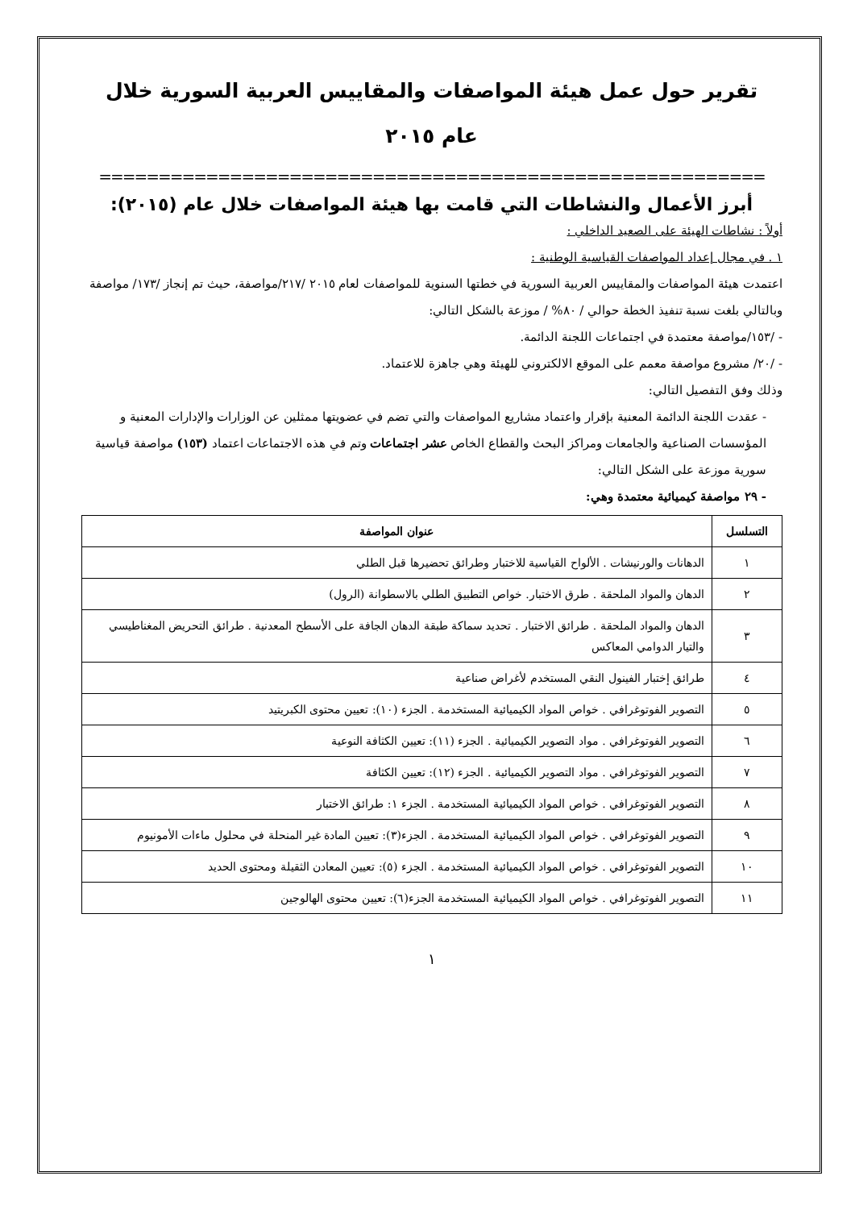تقرير حول عمل هيئة المواصفات والمقاييس العربية السورية خلال
عام ٢٠١٥
========================================================
أبرز الأعمال والنشاطات التي قامت بها هيئة المواصفات خلال عام (٢٠١٥):
أولاً : نشاطات الهيئة على الصعيد الداخلي :
١ . في مجال إعداد المواصفات القياسية الوطنية :
اعتمدت هيئة المواصفات والمقاييس العربية السورية في خطتها السنوية للمواصفات لعام ٢٠١٥ /٢١٧/مواصفة، حيث تم إنجاز /١٧٣/ مواصفة وبالتالي بلغت نسبة تنفيذ الخطة حوالي / ٨٠% / موزعة بالشكل التالي:
- /١٥٣/مواصفة معتمدة في اجتماعات اللجنة الدائمة.
- /٢٠/ مشروع مواصفة معمم على الموقع الالكتروني للهيئة وهي جاهزة للاعتماد.
وذلك وفق التفصيل التالي:
- عقدت اللجنة الدائمة المعنية بإقرار واعتماد مشاريع المواصفات والتي تضم في عضويتها ممثلين عن الوزارات والإدارات المعنية و المؤسسات الصناعية والجامعات ومراكز البحث والقطاع الخاص عشر اجتماعات وتم في هذه الاجتماعات اعتماد (١٥٣) مواصفة قياسية سورية موزعة على الشكل التالي:
- ٢٩ مواصفة كيميائية معتمدة وهي:
| التسلسل | عنوان المواصفة |
| --- | --- |
| ١ | الدهانات والورنيشات . الألواح القياسية للاختبار وطرائق تحضيرها قبل الطلي |
| ٢ | الدهان والمواد الملحقة . طرق الاختبار. خواص التطبيق الطلي بالاسطوانة (الرول) |
| ٣ | الدهان والمواد الملحقة . طرائق الاختبار . تحديد سماكة طبقة الدهان الجافة على الأسطح المعدنية . طرائق التحريض المغناطيسي والتيار الدوامي المعاكس |
| ٤ | طرائق إختبار الفينول النقي المستخدم لأغراض صناعية |
| ٥ | التصوير الفوتوغرافي . خواص المواد الكيميائية المستخدمة . الجزء (١٠): تعيين محتوى الكبريتيد |
| ٦ | التصوير الفوتوغرافي . مواد التصوير الكيميائية . الجزء (١١): تعيين الكثافة النوعية |
| ٧ | التصوير الفوتوغرافي . مواد التصوير الكيميائية . الجزء (١٢): تعيين الكثافة |
| ٨ | التصوير الفوتوغرافي . خواص المواد الكيميائية المستخدمة . الجزء ١: طرائق الاختبار |
| ٩ | التصوير الفوتوغرافي . خواص المواد الكيميائية المستخدمة . الجزء(٣): تعيين المادة غير المنحلة في محلول ماءات الأمونيوم |
| ١٠ | التصوير الفوتوغرافي . خواص المواد الكيميائية المستخدمة . الجزء (٥): تعيين المعادن الثقيلة ومحتوى الحديد |
| ١١ | التصوير الفوتوغرافي . خواص المواد الكيميائية المستخدمة الجزء(٦): تعيين محتوى الهالوجين |
١